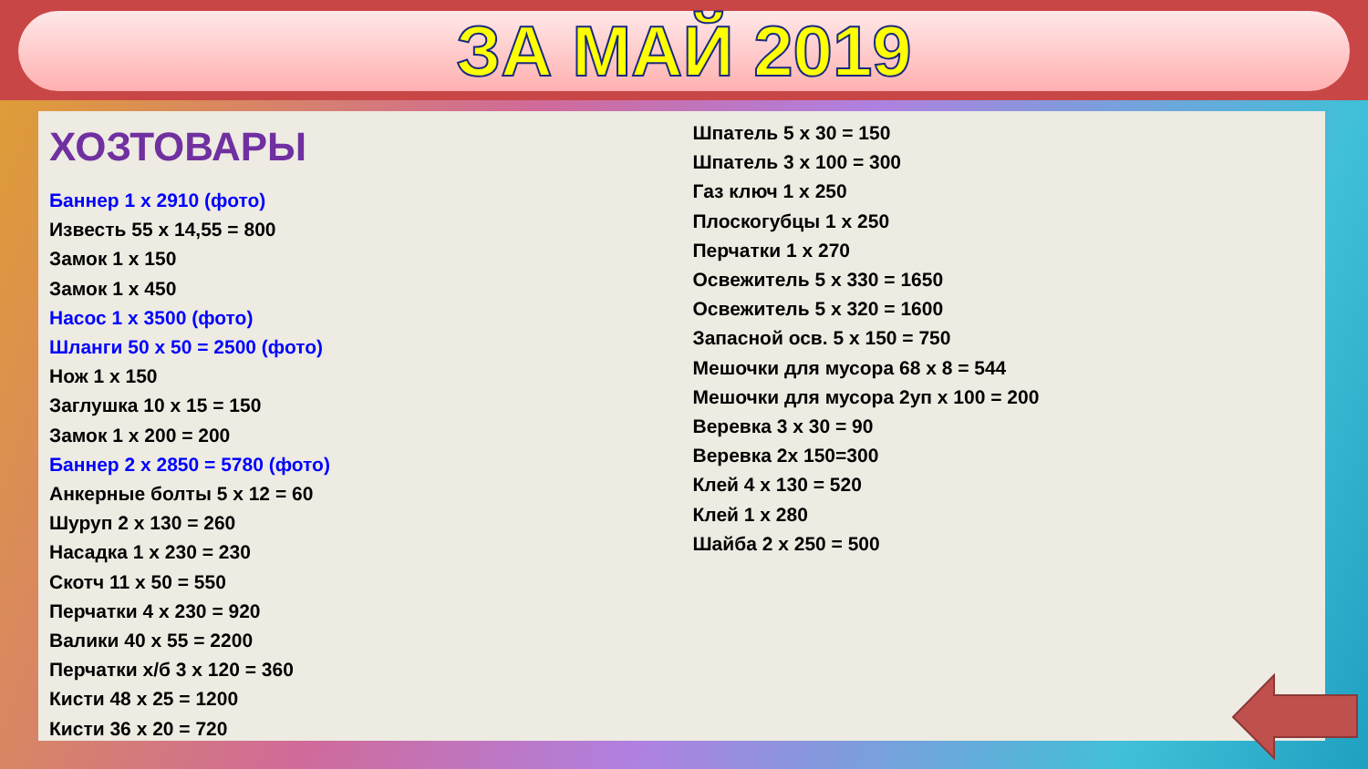ЗА МАЙ 2019
ХОЗТОВАРЫ
Баннер 1 х 2910 (фото)
Известь 55 х 14,55 = 800
Замок 1 х 150
Замок 1 х 450
Насос 1 х 3500 (фото)
Шланги 50 х 50 = 2500 (фото)
Нож 1 х 150
Заглушка 10 х 15 = 150
Замок 1 х 200 = 200
Баннер 2 х 2850 = 5780 (фото)
Анкерные болты 5 х 12 = 60
Шуруп 2 х 130 = 260
Насадка 1 х 230 = 230
Скотч 11 х 50 = 550
Перчатки 4 х 230 = 920
Валики 40 х 55 = 2200
Перчатки х/б 3 х 120 = 360
Кисти 48 х 25 = 1200
Кисти 36 х 20 = 720
Шпатель 5 х 30 = 150
Шпатель 3 х 100 = 300
Газ ключ 1 х 250
Плоскогубцы 1 х 250
Перчатки 1 х 270
Освежитель 5 х 330 = 1650
Освежитель 5 х 320 = 1600
Запасной осв. 5 х 150 = 750
Мешочки для мусора 68 х 8 = 544
Мешочки для мусора 2уп х 100 = 200
Веревка 3 х 30 = 90
Веревка 2х 150=300
Клей 4 х 130 = 520
Клей 1 х 280
Шайба 2 х 250 = 500